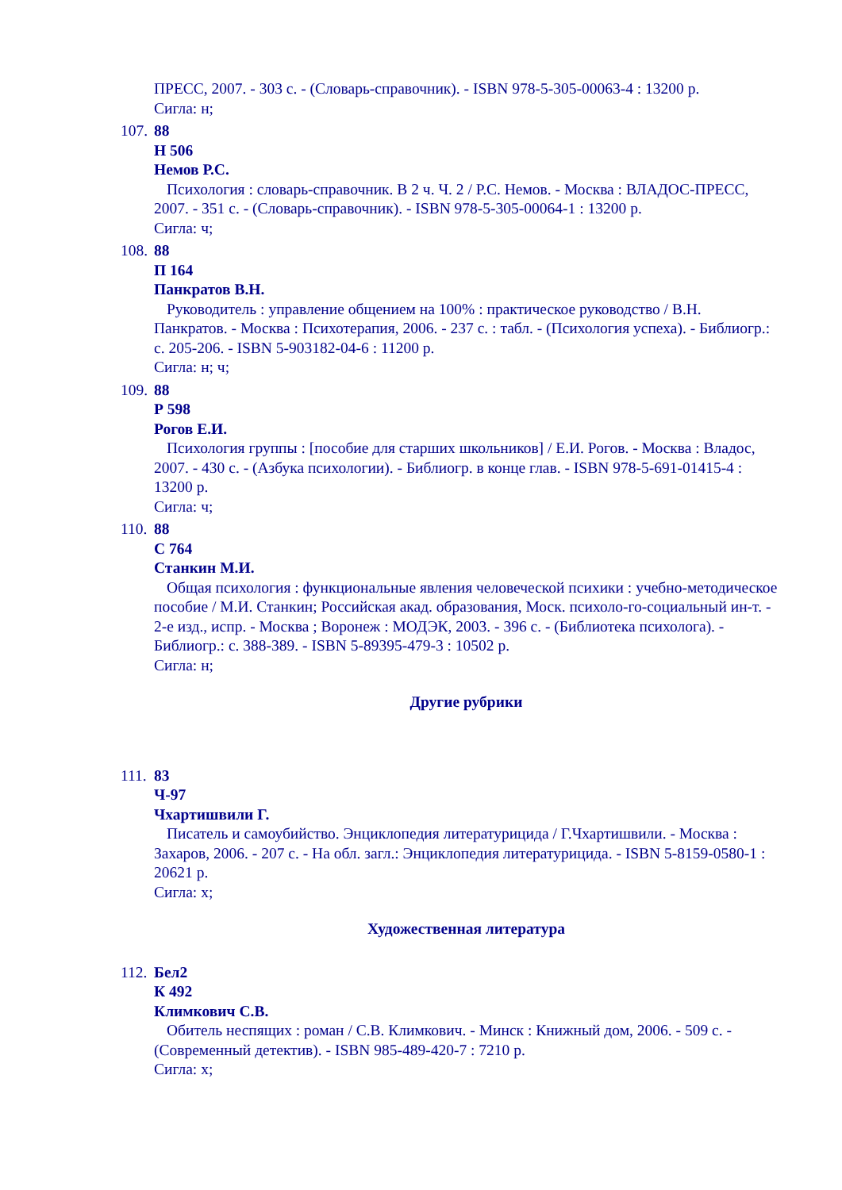ПРЕСС, 2007. - 303 с. - (Словарь-справочник). - ISBN 978-5-305-00063-4 : 13200 р.
Сигла: н;
107. 88
Н 506
Немов Р.С.
Психология : словарь-справочник. В 2 ч. Ч. 2 / Р.С. Немов. - Москва : ВЛАДОС-ПРЕСС, 2007. - 351 с. - (Словарь-справочник). - ISBN 978-5-305-00064-1 : 13200 р.
Сигла: ч;
108. 88
П 164
Панкратов В.Н.
Руководитель : управление общением на 100% : практическое руководство / В.Н. Панкратов. - Москва : Психотерапия, 2006. - 237 с. : табл. - (Психология успеха). - Библиогр.: с. 205-206. - ISBN 5-903182-04-6 : 11200 р.
Сигла: н; ч;
109. 88
Р 598
Рогов Е.И.
Психология группы : [пособие для старших школьников] / Е.И. Рогов. - Москва : Владос, 2007. - 430 с. - (Азбука психологии). - Библиогр. в конце глав. - ISBN 978-5-691-01415-4 : 13200 р.
Сигла: ч;
110. 88
С 764
Станкин М.И.
Общая психология : функциональные явления человеческой психики : учебно-методическое пособие / М.И. Станкин; Российская акад. образования, Моск. психоло-го-социальный ин-т. - 2-е изд., испр. - Москва ; Воронеж : МОДЭК, 2003. - 396 с. - (Библиотека психолога). - Библиогр.: с. 388-389. - ISBN 5-89395-479-3 : 10502 р.
Сигла: н;
Другие рубрики
111. 83
Ч-97
Чхартишвили Г.
Писатель и самоубийство. Энциклопедия литературицида / Г.Чхартишвили. - Москва : Захаров, 2006. - 207 с. - На обл. загл.: Энциклопедия литературицида. - ISBN 5-8159-0580-1 : 20621 р.
Сигла: х;
Художественная литература
112. Бел2
К 492
Климкович С.В.
Обитель неспящих : роман / С.В. Климкович. - Минск : Книжный дом, 2006. - 509 с. - (Современный детектив). - ISBN 985-489-420-7 : 7210 р.
Сигла: х;